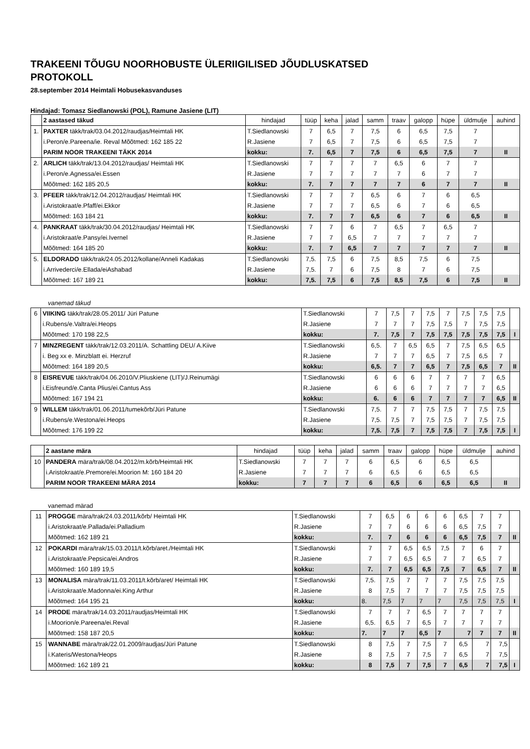TRAKEENI TÕUGU NOORHOBUSTE ÜLERIIGILISED JÕUDLUSKATSED
PROTOKOLL
28.september 2014 Heimtali Hobusekasvanduses
Hindajad: Tomasz Siedlanowski (POL), Ramune Jasiene (LIT)
| | 2 aastased täkud | hindajad | tüüp | keha | jalad | samm | traav | galopp | hüpe | üldmulje | auhind |
| 1. | PAXTER täkk/trak/03.04.2012/raudjas/Heimtali HK | T.Siedlanowski | 7 | 6,5 | 7 | 7,5 | 6 | 6,5 | 7,5 | 7 | |
| | i.Peron/e.Pareena/ie. Reval Mõõtmed: 162 185 22 | R.Jasiene | 7 | 6,5 | 7 | 7,5 | 6 | 6,5 | 7,5 | 7 | |
| | PARIM NOOR TRAKEENI TÄKK 2014 | kokku: | 7. | 6,5 | 7 | 7,5 | 6 | 6,5 | 7,5 | 7 | II |
| 2. | ARLICH täkk/trak/13.04.2012/raudjas/ Heimtali HK | T.Siedlanowski | 7 | 7 | 7 | 7 | 6,5 | 6 | 7 | 7 | |
| | i.Peron/e.Agnessa/ei.Essen | R.Jasiene | 7 | 7 | 7 | 7 | 7 | 6 | 7 | 7 | |
| | Mõõtmed: 162 185 20,5 | kokku: | 7. | 7 | 7 | 7 | 7 | 6 | 7 | 7 | II |
| 3. | PFEER täkk/trak/12.04.2012/raudjas/ Heimtali HK | T.Siedlanowski | 7 | 7 | 7 | 6,5 | 6 | 7 | 6 | 6,5 | |
| | i.Aristokraat/e.Pfaff/ei.Ekkor | R.Jasiene | 7 | 7 | 7 | 6,5 | 6 | 7 | 6 | 6,5 | |
| | Mõõtmed: 163 184 21 | kokku: | 7. | 7 | 7 | 6,5 | 6 | 7 | 6 | 6,5 | II |
| 4. | PANKRAAT täkk/trak/30.04.2012/raudjas/ Heimtali HK | T.Siedlanowski | 7 | 7 | 6 | 7 | 6,5 | 7 | 6,5 | 7 | |
| | i.Aristokraat/e.Pansy/ei.Ivernel | R.Jasiene | 7 | 7 | 6,5 | 7 | 7 | 7 | 7 | 7 | |
| | Mõõtmed: 164 185 20 | kokku: | 7. | 7 | 6,5 | 7 | 7 | 7 | 7 | 7 | II |
| 5. | ELDORADO täkk/trak/24.05.2012/kollane/Anneli Kadakas | T.Siedlanowski | 7,5. | 7,5 | 6 | 7,5 | 8,5 | 7,5 | 6 | 7,5 | |
| | i.Arrivederci/e.Ellada/eiAshabad | R.Jasiene | 7,5. | 7 | 6 | 7,5 | 8 | 7 | 6 | 7,5 | |
| | Mõõtmed: 167 189 21 | kokku: | 7,5. | 7,5 | 6 | 7,5 | 8,5 | 7,5 | 6 | 7,5 | II |
vanemad täkud
| 6 | VIIKING täkk/trak/28.05.2011/ Jüri Patune | T.Siedlanowski | 7 | 7,5 | 7 | 7,5 | 7 | 7,5 | 7,5 | 7,5 | |
| | i.Rubens/e.Valtra/ei.Heops | R.Jasiene | 7 | 7 | 7 | 7,5 | 7,5 | 7 | 7,5 | 7,5 | |
| | Mõõtmed: 170 198 22,5 | kokku: | 7. | 7,5 | 7 | 7,5 | 7,5 | 7,5 | 7,5 | 7,5 | I |
| 7 | MINZREGENT täkk/trak/12.03.2011/A. Schattling DEU/ A.Kiive | T.Siedlanowski | 6,5. | 7 | 6,5 | 6,5 | 7 | 7,5 | 6,5 | 6,5 | |
| | i. Beg xx e. Minzblatt ei. Herzruf | R.Jasiene | 7 | 7 | 7 | 6,5 | 7 | 7,5 | 6,5 | 7 | |
| | Mõõtmed: 164 189 20,5 | kokku: | 6,5. | 7 | 7 | 6,5 | 7 | 7,5 | 6,5 | 7 | II |
| 8 | EISREVUE täkk/trak/04.06.2010/V.Pliuskiene (LIT)/J.Reinumägi | T.Siedlanowski | 6 | 6 | 6 | 7 | 7 | 7 | 7 | 6,5 | |
| | i.Eisfreund/e.Canta Plius/ei.Cantus Ass | R.Jasiene | 6 | 6 | 6 | 7 | 7 | 7 | 7 | 6,5 | |
| | Mõõtmed: 167 194 21 | kokku: | 6. | 6 | 6 | 7 | 7 | 7 | 7 | 6,5 | II |
| 9 | WILLEM täkk/trak/01.06.2011/tumekõrb/Jüri Patune | T.Siedlanowski | 7,5. | 7 | 7 | 7,5 | 7,5 | 7 | 7,5 | 7,5 | |
| | i.Rubens/e.Westona/ei.Heops | R.Jasiene | 7,5. | 7,5 | 7 | 7,5 | 7,5 | 7 | 7,5 | 7,5 | |
| | Mõõtmed: 176 199 22 | kokku: | 7,5. | 7,5 | 7 | 7,5 | 7,5 | 7 | 7,5 | 7,5 | I |
| | 2 aastane mära | hindajad | tüüp | keha | jalad | samm | traav | galopp | hüpe | üldmulje | auhind |
| 10 | PANDERA mära/trak/08.04.2012/m.kõrb/Heimtali HK | T.Siedlanowski | 7 | 7 | 7 | 6 | 6,5 | 6 | 6,5 | 6,5 | |
| | i.Aristokraat/e.Premore/ei.Moorion M: 160 184 20 | R.Jasiene | 7 | 7 | 7 | 6 | 6,5 | 6 | 6,5 | 6,5 | |
| | PARIM NOOR TRAKEENI MÄRA 2014 | kokku: | 7 | 7 | 7 | 6 | 6,5 | 6 | 6,5 | 6,5 | II |
vanemad märad
| 11 | PROGGE mära/trak/24.03.2011/kõrb/ Heimtali HK | T.Siedlanowski | 7 | 6,5 | 6 | 6 | 6 | 6,5 | 7 | 7 | |
| | i.Aristokraat/e.Pallada/ei.Palladium | R.Jasiene | 7 | 7 | 6 | 6 | 6 | 6,5 | 7,5 | 7 | |
| | Mõõtmed: 162 189 21 | kokku: | 7. | 7 | 6 | 6 | 6 | 6,5 | 7,5 | 7 | II |
| 12 | POKARDI mära/trak/15.03.2011/t.kõrb/aret./Heimtali HK | T.Siedlanowski | 7 | 7 | 6,5 | 6,5 | 7,5 | 7 | 6 | 7 | |
| | i.Aristokraat/e.Pepsica/ei.Andros | R.Jasiene | 7 | 7 | 6,5 | 6,5 | 7 | 7 | 6,5 | 7 | |
| | Mõõtmed: 160 189 19,5 | kokku: | 7. | 7 | 6,5 | 6,5 | 7,5 | 7 | 6,5 | 7 | II |
| 13 | MONALISA mära/trak/11.03.2011/t.kõrb/aret/ Heimtali HK | T.Siedlanowski | 7,5. | 7,5 | 7 | 7 | 7 | 7,5 | 7,5 | 7,5 | |
| | i.Aristokraat/e.Madonna/ei.King Arthur | R.Jasiene | 8 | 7,5 | 7 | 7 | 7 | 7,5 | 7,5 | 7,5 | |
| | Mõõtmed: 164 195 21 | kokku: | 8. | 7,5 | 7 | 7 | 7 | 7,5 | 7,5 | 7,5 | I |
| 14 | PRODE mära/trak/14.03.2011/raudjas/Heimtali HK | T.Siedlanowski | 7 | 7 | 7 | 6,5 | 7 | 7 | 7 | 7 | |
| | i.Moorion/e.Pareena/ei.Reval | R.Jasiene | 6,5. | 6,5 | 7 | 6,5 | 7 | 7 | 7 | 7 | |
| | Mõõtmed: 158 187 20,5 | kokku: | 7. | 7 | 7 | 6,5 | 7 | 7 | 7 | 7 | II |
| 15 | WANNABE mära/trak/22.01.2009/raudjas/Jüri Patune | T.Siedlanowski | 8 | 7,5 | 7 | 7,5 | 7 | 6,5 | 7 | 7,5 | |
| | i.Kateris/Westona/Heops | R.Jasiene | 8 | 7,5 | 7 | 7,5 | 7 | 6,5 | 7 | 7,5 | |
| | Mõõtmed: 162 189 21 | kokku: | 8 | 7,5 | 7 | 7,5 | 7 | 6,5 | 7 | 7,5 | I |